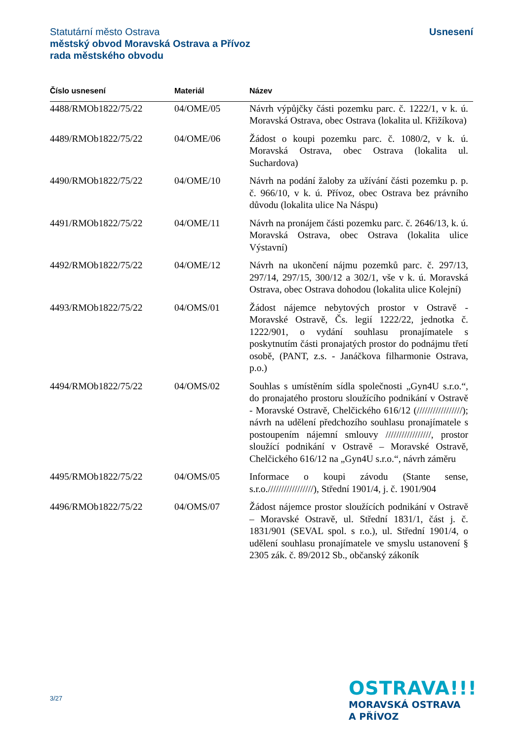Usnesení Statutární město Ostrava
městský obvod Moravská Ostrava a Přívoz
rada městského obvodu
| Číslo usnesení | Materiál | Název |
| --- | --- | --- |
| 4488/RMOb1822/75/22 | 04/OME/05 | Návrh výpůjčky části pozemku parc. č. 1222/1, v k. ú. Moravská Ostrava, obec Ostrava (lokalita ul. Křižíkova) |
| 4489/RMOb1822/75/22 | 04/OME/06 | Žádost o koupi pozemku parc. č. 1080/2, v k. ú. Moravská Ostrava, obec Ostrava (lokalita ul. Suchardova) |
| 4490/RMOb1822/75/22 | 04/OME/10 | Návrh na podání žaloby za užívání části pozemku p. p. č. 966/10, v k. ú. Přívoz, obec Ostrava bez právního důvodu (lokalita ulice Na Náspu) |
| 4491/RMOb1822/75/22 | 04/OME/11 | Návrh na pronájem části pozemku parc. č. 2646/13, k. ú. Moravská Ostrava, obec Ostrava (lokalita ulice Výstavní) |
| 4492/RMOb1822/75/22 | 04/OME/12 | Návrh na ukončení nájmu pozemků parc. č. 297/13, 297/14, 297/15, 300/12 a 302/1, vše v k. ú. Moravská Ostrava, obec Ostrava dohodou (lokalita ulice Kolejní) |
| 4493/RMOb1822/75/22 | 04/OMS/01 | Žádost nájemce nebytových prostor v Ostravě - Moravské Ostravě, Čs. legií 1222/22, jednotka č. 1222/901, o vydání souhlasu pronajímatele s poskytnutím části pronajatých prostor do podnájmu třetí osobě, (PANT, z.s. - Janáčkova filharmonie Ostrava, p.o.) |
| 4494/RMOb1822/75/22 | 04/OMS/02 | Souhlas s umístěním sídla společnosti „Gyn4U s.r.o.“, do pronajatého prostoru sloužícího podnikání v Ostravě - Moravské Ostravě, Chelčického 616/12 (/////////////////); návrh na udělení předchozího souhlasu pronajímatele s postoupením nájemní smlouvy /////////////////, prostor sloužící podnikání v Ostravě – Moravské Ostravě, Chelčického 616/12 na „Gyn4U s.r.o.“, návrh záměru |
| 4495/RMOb1822/75/22 | 04/OMS/05 | Informace o koupi závodu (Stante sense, s.r.o./////////////////), Střední 1901/4, j. č. 1901/904 |
| 4496/RMOb1822/75/22 | 04/OMS/07 | Žádost nájemce prostor sloužících podnikání v Ostravě – Moravské Ostravě, ul. Střední 1831/1, část j. č. 1831/901 (SEVAL spol. s r.o.), ul. Střední 1901/4, o udělení souhlasu pronajímatele ve smyslu ustanovení § 2305 zák. č. 89/2012 Sb., občanský zákoník |
3/27
OSTRAVA!!!
MORAVSKÁ OSTRAVA
A PŘÍVOZ